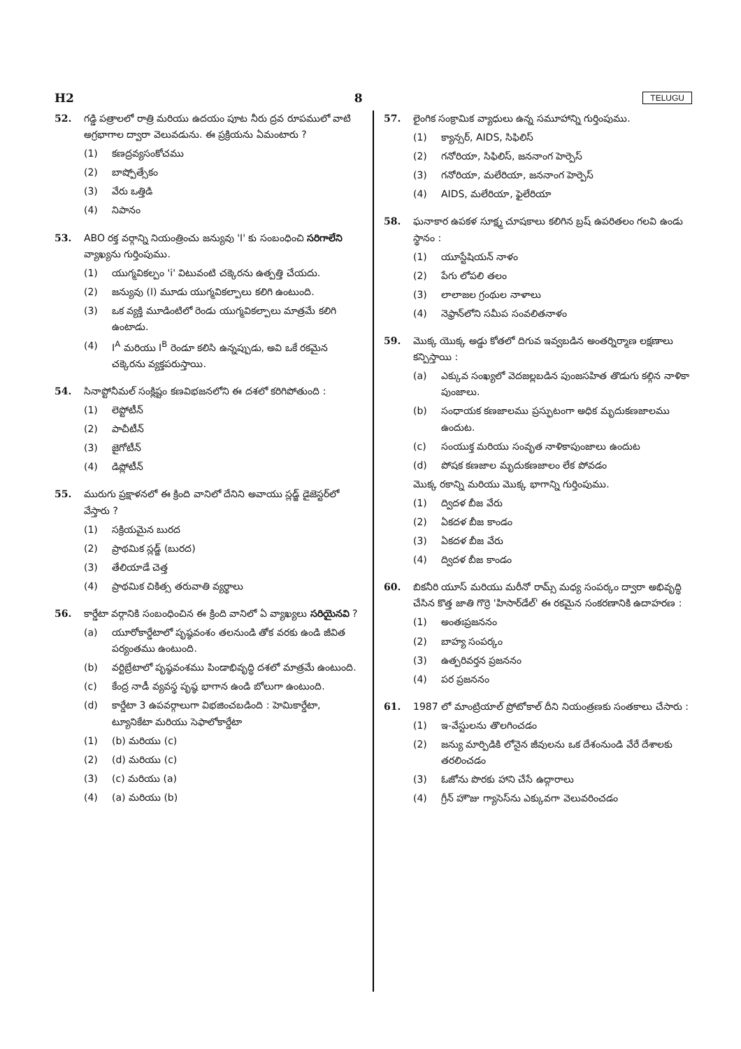H2 8 TELUGU
52. గడ్డి పత్రాలలో రాత్రి మరియు ఉదయం పూట నీరు ద్రవ రూపములో వాటి అగ్రభాగాల ద్వారా వెలువడును. ఈ ప్రక్రియను ఏమంటారు ?
(1) కణద్రవ్యసంకోచము
(2) బాష్పోత్సేకం
(3) వేరు ఒత్తిడి
(4) నిపానం
53. ABO రక్త వర్గాన్ని నియంత్రించు జన్యువు 'I' కు సంబంధించి సరిగాలేని వ్యాఖ్యను గుర్తింపుము.
(1) యుగ్మవికల్పం 'i' విటువంటి చక్కెరను ఉత్పత్తి చేయదు.
(2) జన్యువు (I) మూడు యుగ్మవికల్పాలు కలిగి ఉంటుంది.
(3) ఒక వ్యక్తి మూడింటిలో రెండు యుగ్మవికల్పాలు మాత్రమే కలిగి ఉంటాడు.
(4) I<sup>A</sup> మరియు I<sup>B</sup> రెండూ కలిసి ఉన్నప్పుడు, అవి ఒకే రకమైన చక్కెరను వ్యక్తపరుస్తాయి.
54. సినాప్టోనీమల్ సంక్లిష్టం కణవిభజనలోని ఈ దశలో కరిగిపోతుంది :
(1) లెప్టోటీన్
(2) పాచీటీన్
(3) జైగోటీన్
(4) డిప్లోటీన్
55. మురుగు ప్రక్షాళనలో ఈ క్రింది వానిలో దేనిని అవాయు స్లడ్జ్ డైజెస్టర్‌లో వేస్తారు ?
(1) సక్రియమైన బురద
(2) ప్రాథమిక స్లడ్జ్ (బురద)
(3) తేలియాడే చెత్త
(4) ప్రాథమిక చికిత్స తరువాతి వ్యర్థాలు
56. కార్డేటా వర్గానికి సంబంధించిన ఈ క్రింది వానిలో ఏ వ్యాఖ్యలు సరియైనవి ?
(a) యూరోకార్డేటాలో పృష్ఠవంశం తలనుండి తోక వరకు ఉండి జీవిత పర్యంతము ఉంటుంది.
(b) వర్టిబ్రేటాలో పృష్ఠవంశము పిండాభివృద్ధి దశలో మాత్రమే ఉంటుంది.
(c) కేంద్ర నాడీ వ్యవస్థ పృష్ఠ భాగాన ఉండి బోలుగా ఉంటుంది.
(d) కార్డేటా 3 ఉపవర్గాలుగా విభజించబడింది : హెమికార్డేటా, ట్యూనికేటా మరియు సెఫాలోకార్డేటా
(1) (b) మరియు (c)
(2) (d) మరియు (c)
(3) (c) మరియు (a)
(4) (a) మరియు (b)
57. లైంగిక సంక్రామిక వ్యాధులు ఉన్న సమూహాన్ని గుర్తింపుము.
(1) క్యాన్సర్, AIDS, సిఫిలిస్
(2) గనోరియా, సిఫిలిస్, జననాంగ హెర్పెస్
(3) గనోరియా, మలేరియా, జననాంగ హెర్పెస్
(4) AIDS, మలేరియా, ఫైలేరియా
58. ఘనాకార ఉపకళ సూక్ష్మ చూషకాలు కలిగిన బ్రష్ ఉపరితలం గలవి ఉండు స్థానం :
(1) యూస్టేషియన్ నాళం
(2) పేగు లోపలి తలం
(3) లాలాజల గ్రంథుల నాళాలు
(4) నెఫ్రాన్‌లోని సమీప సంవలితనాళం
59. మొక్క యొక్క అడ్డు కోతలో దిగువ ఇవ్వబడిన అంతర్నిర్మాణ లక్షణాలు కన్పిస్తాయి :
(a) ఎక్కువ సంఖ్యలో వెదజల్లబడిన పుంజసహిత తొడుగు కల్గిన నాళికా పుంజాలు.
(b) సంధాయక కణజాలము ప్రస్ఫుటంగా అధిక మృదుకణజాలము ఉందుట.
(c) సంయుక్త మరియు సంవృత నాళికాపుంజాలు ఉందుట
(d) పోషక కణజాల మృదుకణజాలం లేక పోవడం
మొక్క రకాన్ని మరియు మొక్క భాగాన్ని గుర్తింపుము.
(1) ద్విదళ బీజ వేరు
(2) ఏకదళ బీజ కాండం
(3) ఏకదళ బీజ వేరు
(4) ద్విదళ బీజ కాండం
60. బికనీరి యూస్ మరియు మరీనో రామ్స్ మధ్య సంపర్కం ద్వారా అభివృద్ధి చేసిన కొత్త జాతి గొర్రె 'హిసార్‌డేల్' ఈ రకమైన సంకరణానికి ఉదాహరణ :
(1) అంతఃప్రజననం
(2) బాహ్య సంపర్కం
(3) ఉత్పరివర్తన ప్రజననం
(4) పర ప్రజననం
61. 1987 లో మాంట్రియాల్ ప్రోటోకాల్ దీని నియంత్రణకు సంతకాలు చేసారు :
(1) ఇ-వేస్టులను తొలగించడం
(2) జన్యు మార్పిడికి లోనైన జీవులను ఒక దేశంనుండి వేరే దేశాలకు తరలించడం
(3) ఓజోను పొరకు హాని చేసే ఉద్గారాలు
(4) గ్రీన్ హౌజు గ్యాసెస్‌ను ఎక్కువగా వెలువరించడం